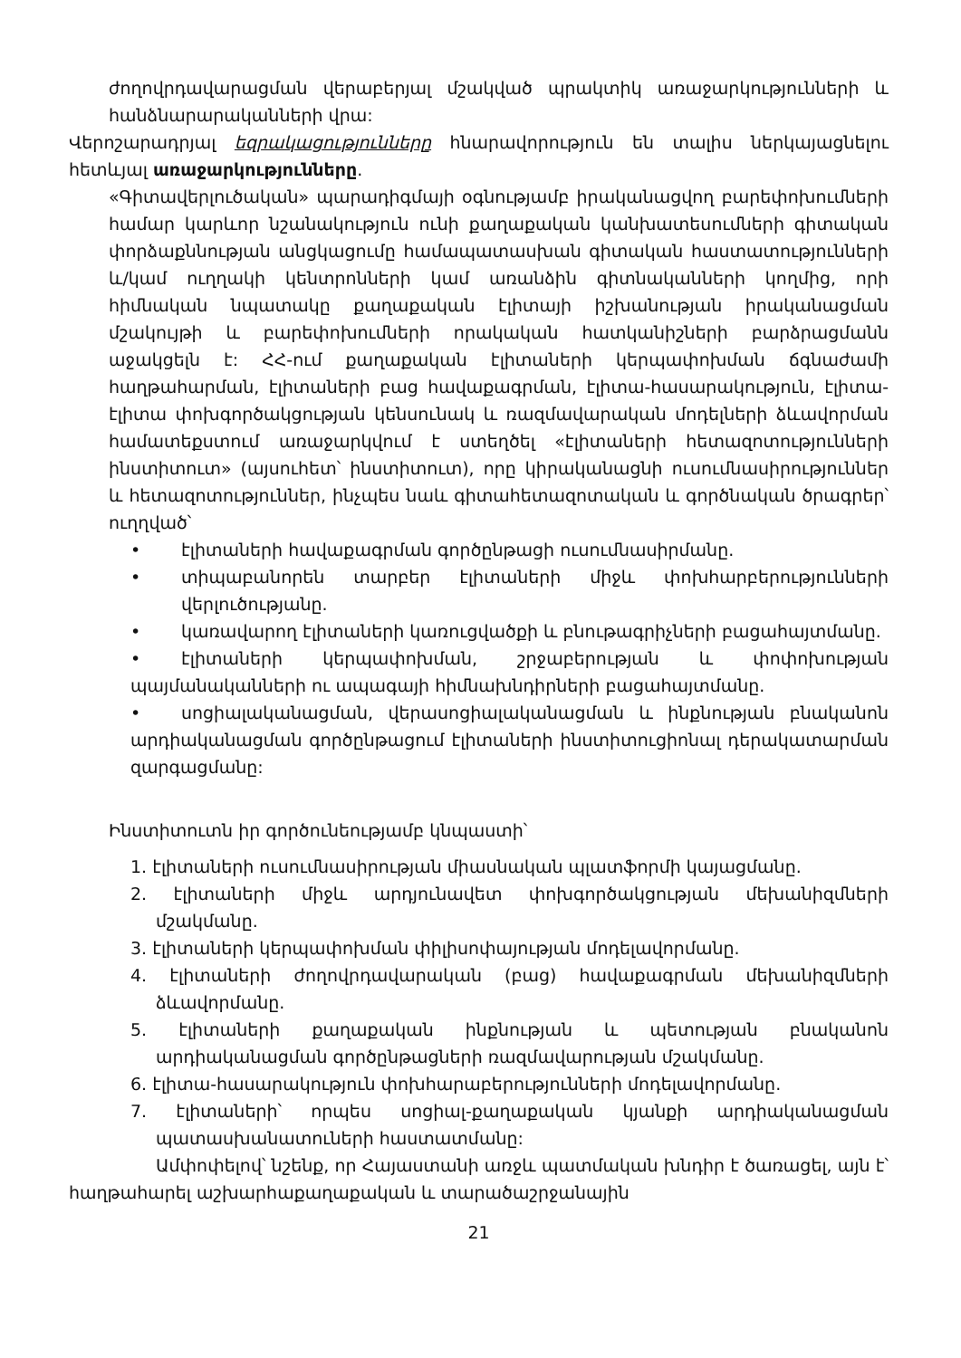ժողովրդավարացման վերաբերյալ մշակված պրակտիկ առաջարկությունների և հանձնարարականների վրա:
Վերոշարադրյալ եզրակացությունները հնարավորություն են տալիս ներկայացնելու հետևյալ առաջարկությունները.
«Գիտավերլուծական» պարադիգմայի օգնությամբ իրականացվող բարեփոխումների համար կարևոր նշանակություն ունի քաղաքական կանխատեսումների գիտական փորձաքննության անցկացումը համապատասխան գիտական հաստատությունների և/կամ ուղղակի կենտրոնների կամ առանձին գիտնականների կողմից, որի հիմնական նպատակը քաղաքական էլիտայի իշխանության իրականացման մշակույթի և բարեփոխումների որակական հատկանիշների բարձրացմանն աջակցելն է: ՀՀ-ում քաղաքական էլիտաների կերպափոխման ճգնաժամի հաղթահարման, էլիտաների բաց հավաքագրման, էլիտա-հասարակություն, էլիտա-էլիտա փոխգործակցության կենսունակ և ռազմավարական մոդելների ձևավորման համատեքստում առաջարկվում է ստեղծել «էլիտաների հետազոտությունների ինստիտուտ» (այսուհետ՝ ինստիտուտ), որը կիրականացնի ուսումնասիրություններ և հետազոտություններ, ինչպես նաև գիտահետազոտական և գործնական ծրագրեր՝ ուղղված՝
• էլիտաների հավաքագրման գործընթացի ուսումնասիրմանը.
• տիպաբանորեն տարբեր էլիտաների միջև փոխհարբերությունների վերլուծությանը.
• կառավարող էլիտաների կառուցվածքի և բնութագրիչների բացահայտմանը.
• էլիտաների կերպափոխման, շրջաբերության և փոփոխության պայմանականների ու ապագայի հիմնախնդիրների բացահայտմանը.
• սոցիալականացման, վերասոցիալականացման և ինքնության բնականոն արդիականացման գործընթացում էլիտաների ինստիտուցիոնալ դերակատարման զարգացմանը:
Ինստիտուտն իր գործունեությամբ կնպաստի՝
1. էլիտաների ուսումնասիրության միասնական պլատֆորմի կայացմանը.
2. էլիտաների միջև արդյունավետ փոխգործակցության մեխանիզմների մշակմանը.
3. էլիտաների կերպափոխման փիլիսոփայության մոդելավորմանը.
4. էլիտաների ժողովրդավարական (բաց) հավաքագրման մեխանիզմների ձևավորմանը.
5. էլիտաների քաղաքական ինքնության և պետության բնականոն արդիականացման գործընթացների ռազմավարության մշակմանը.
6. էլիտա-հասարակություն փոխհարաբերությունների մոդելավորմանը.
7. էլիտաների՝ որպես սոցիալ-քաղաքական կյանքի արդիականացման պատասխանատուների հաստատմանը:
Ամփոփելով՝ նշենք, որ Հայաստանի առջև պատմական խնդիր է ծառացել, այն է՝ հաղթահարել աշխարհաքաղաքական և տարածաշրջանային
21